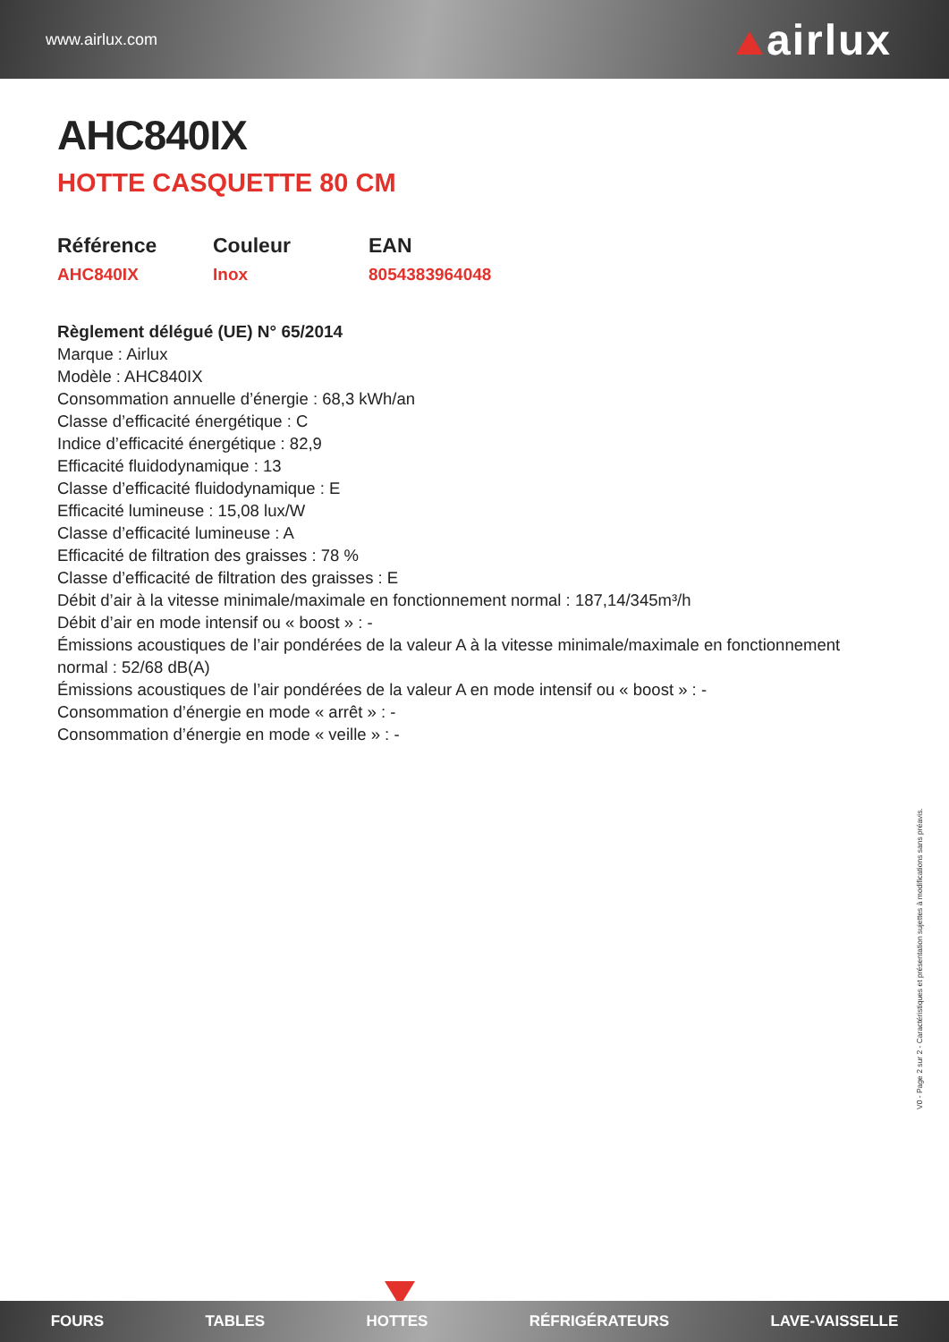www.airlux.com airlux
AHC840IX
HOTTE CASQUETTE 80 CM
Référence
AHC840IX
Couleur
Inox
EAN
8054383964048
Règlement délégué (UE) N° 65/2014
Marque : Airlux
Modèle : AHC840IX
Consommation annuelle d’énergie : 68,3 kWh/an
Classe d’efficacité énergétique : C
Indice d’efficacité énergétique : 82,9
Efficacité fluidodynamique : 13
Classe d’efficacité fluidodynamique : E
Efficacité lumineuse : 15,08 lux/W
Classe d’efficacité lumineuse : A
Efficacité de filtration des graisses : 78 %
Classe d’efficacité de filtration des graisses : E
Débit d’air à la vitesse minimale/maximale en fonctionnement normal : 187,14/345m³/h
Débit d’air en mode intensif ou « boost » : -
Émissions acoustiques de l’air pondérées de la valeur A à la vitesse minimale/maximale en fonctionnement normal : 52/68 dB(A)
Émissions acoustiques de l’air pondérées de la valeur A en mode intensif ou « boost » : -
Consommation d’énergie en mode « arrêt » : -
Consommation d’énergie en mode « veille » : -
V0 - Page 2 sur 2 - Caractéristiques et présentation sujettes à modifications sans préavis.
FOURS TABLES HOTTES RÉFRIGÉRATEURS LAVE-VAISSELLE